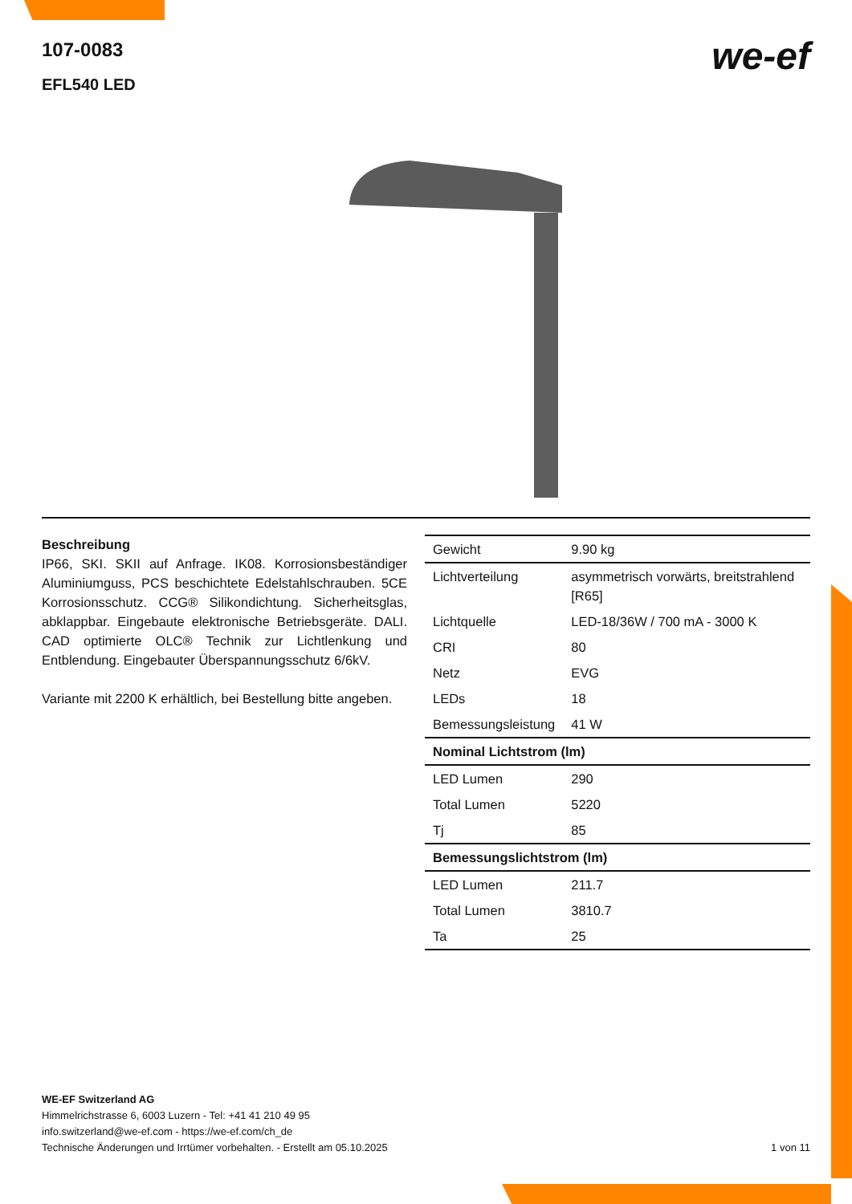107-0083
EFL540 LED
we-ef
Beschreibung
IP66, SKI. SKII auf Anfrage. IK08. Korrosionsbeständiger Aluminiumguss, PCS beschichtete Edelstahlschrauben. 5CE Korrosionsschutz. CCG® Silikondichtung. Sicherheitsglas, abklappbar. Eingebaute elektronische Betriebsgeräte. DALI. CAD optimierte OLC® Technik zur Lichtlenkung und Entblendung. Eingebauter Überspannungsschutz 6/6kV.
Variante mit 2200 K erhältlich, bei Bestellung bitte angeben.
| Gewicht | 9.90 kg |
| Lichtverteilung | asymmetrisch vorwärts, breitstrahlend [R65] |
| Lichtquelle | LED-18/36W / 700 mA - 3000 K |
| CRI | 80 |
| Netz | EVG |
| LEDs | 18 |
| Bemessungsleistung | 41 W |
| Nominal Lichtstrom (lm) | |
| LED Lumen | 290 |
| Total Lumen | 5220 |
| Tj | 85 |
| Bemessungslichtstrom (lm) | |
| LED Lumen | 211.7 |
| Total Lumen | 3810.7 |
| Ta | 25 |
WE-EF Switzerland AG
Himmelrichstrasse 6, 6003 Luzern - Tel: +41 41 210 49 95
info.switzerland@we-ef.com - https://we-ef.com/ch_de
Technische Änderungen und Irrtümer vorbehalten. - Erstellt am 05.10.2025 1 von 11